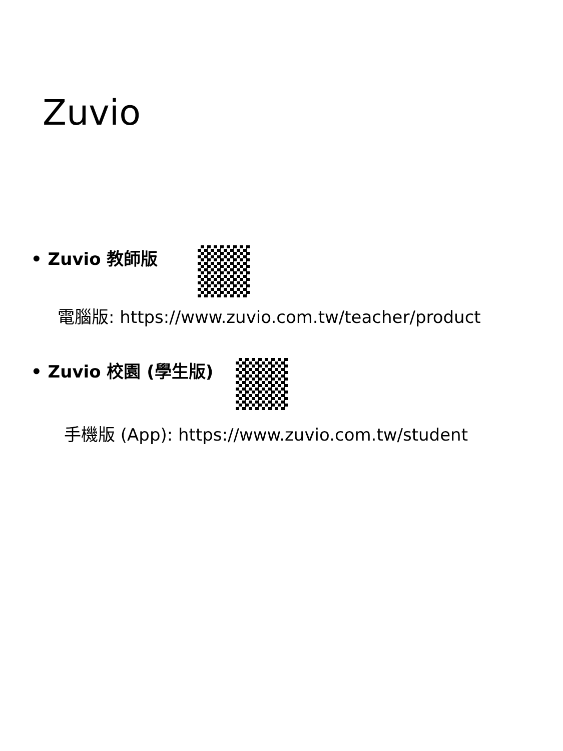Zuvio
• Zuvio 教師版
電腦版: https://www.zuvio.com.tw/teacher/product
• Zuvio 校園 (學生版)
手機版 (App): https://www.zuvio.com.tw/student